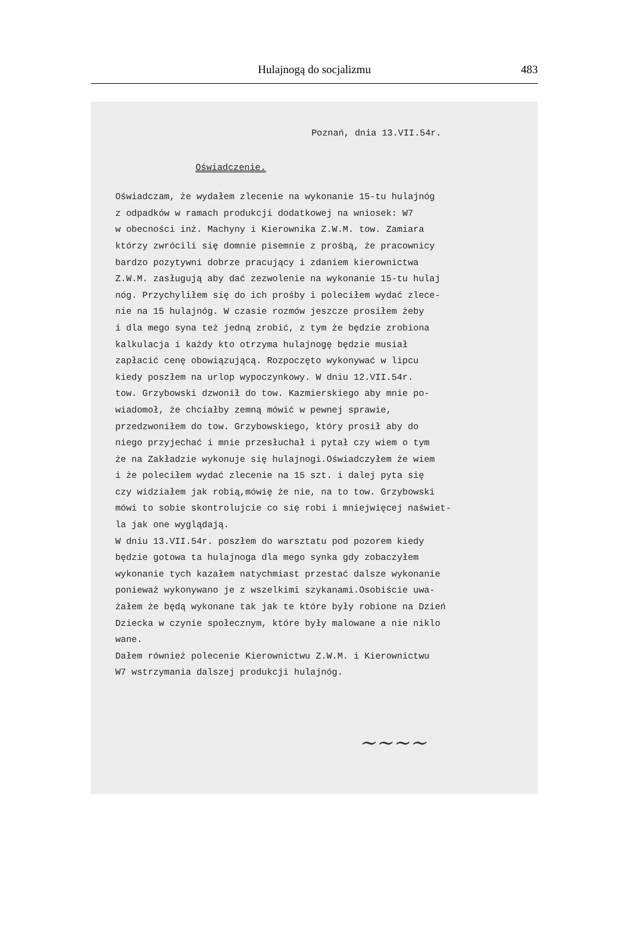Hulajnogą do socjalizmu 483
Poznań, dnia 13.VII.54r.
Oświadczenie.
Oświadczam, że wydałem zlecenie na wykonanie 15-tu hulajnóg z odpadków w ramach produkcji dodatkowej na wniosek: W7 w obecności inż. Machyny i Kierownika Z.W.M. tow. Zamiara którzy zwrócili się domnie pisemnie z prośbą, że pracownicy bardzo pozytywni dobrze pracujący i zdaniem kierownictwa Z.W.M. zasługują aby dać zezwolenie na wykonanie 15-tu hulaj nóg. Przychyliłem się do ich prośby i poleciłem wydać zlece- nie na 15 hulajnóg. W czasie rozmów jeszcze prosiłem żeby i dla mego syna też jedną zrobić, z tym że będzie zrobiona kalkulacja i każdy kto otrzyma hulajnogę będzie musiał zapłacić cenę obowiązującą. Rozpoczęto wykonywać w lipcu kiedy poszłem na urlop wypoczynkowy. W dniu 12.VII.54r. tow. Grzybowski dzwonił do tow. Kazmierskiego aby mnie po- wiadomoł, że chciałby zemną mówić w pewnej sprawie, przedzwoniłem do tow. Grzybowskiego, który prosił aby do niego przyjechać i mnie przesłuchał i pytał czy wiem o tym że na Zakładzie wykonuje się hulajnogi.Oświadczyłem że wiem i że poleciłem wydać zlecenie na 15 szt. i dalej pyta się czy widziałem jak robią,mówię że nie, na to tow. Grzybowski mówi to sobie skontrolujcie co się robi i mniejwięcej naświet- la jak one wyglądają. W dniu 13.VII.54r. poszłem do warsztatu pod pozorem kiedy będzie gotowa ta hulajnoga dla mego synka gdy zobaczyłem wykonanie tych kazałem natychmiast przestać dalsze wykonanie ponieważ wykonywano je z wszelkimi szykanami.Osobiście uwa- żałem że będą wykonane tak jak te które były robione na Dzień Dziecka w czynie społecznym, które były malowane a nie niklo wane. Dałem również polecenie Kierownictwu Z.W.M. i Kierownictwu W7 wstrzymania dalszej produkcji hulajnóg.
~~~~